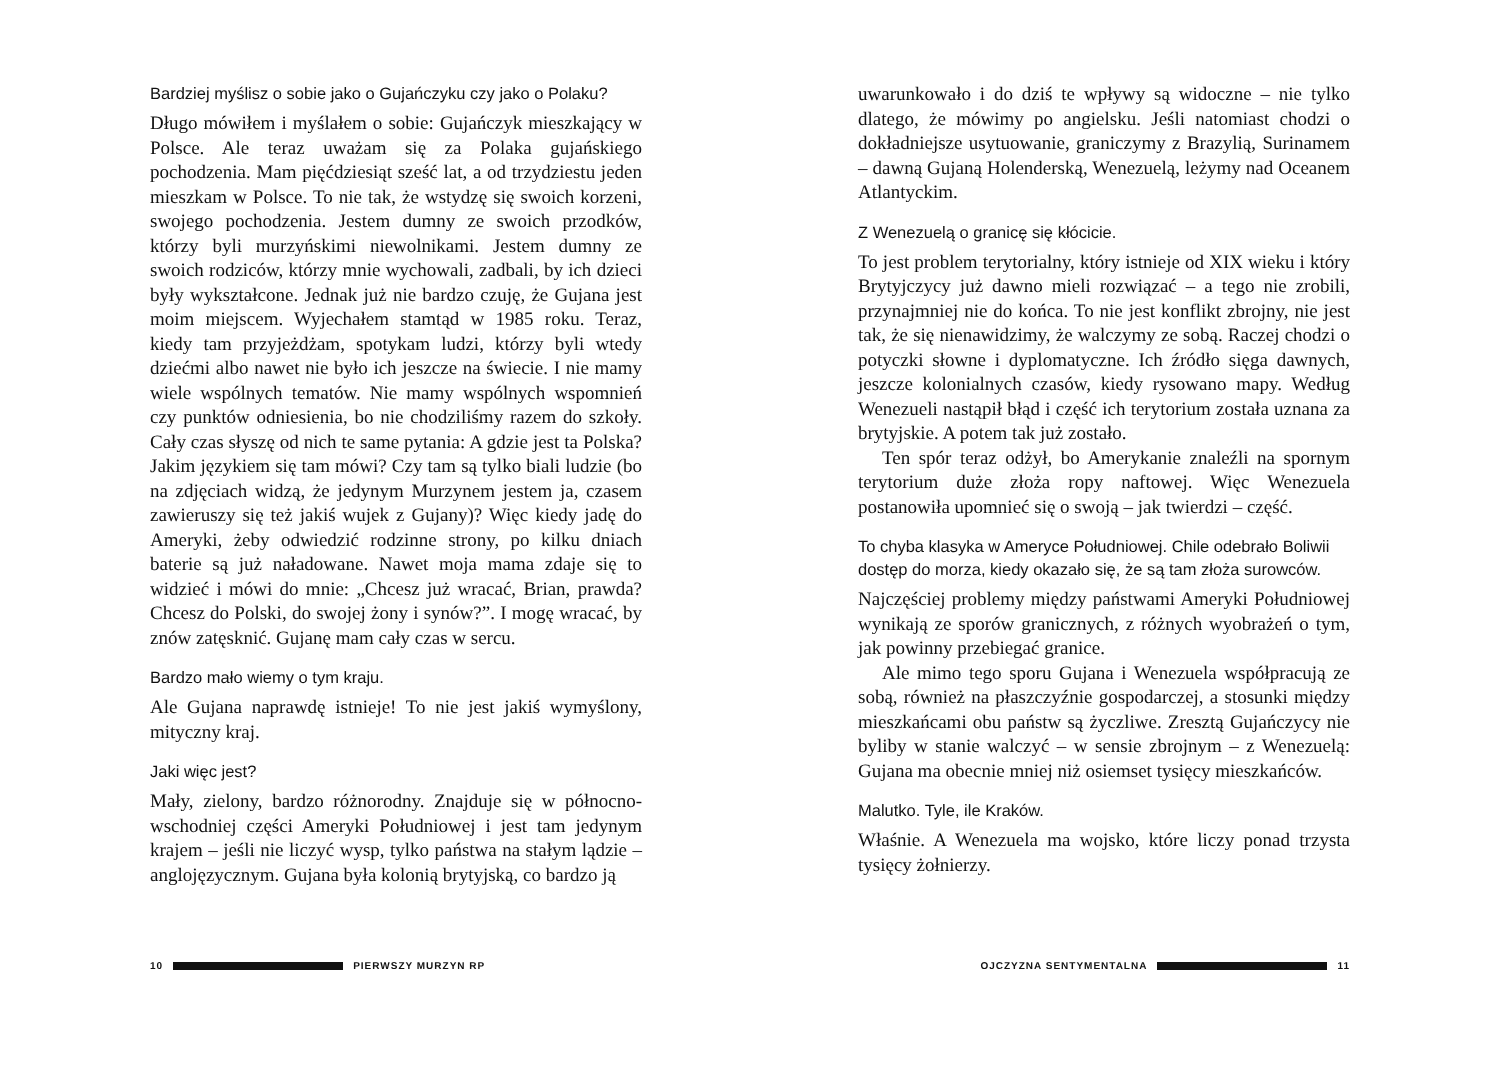Bardziej myślisz o sobie jako o Gujańczyku czy jako o Polaku?
Długo mówiłem i myślałem o sobie: Gujańczyk mieszkający w Polsce. Ale teraz uważam się za Polaka gujańskiego pochodzenia. Mam pięćdziesiąt sześć lat, a od trzydziestu jeden mieszkam w Polsce. To nie tak, że wstydzę się swoich korzeni, swojego pochodzenia. Jestem dumny ze swoich przodków, którzy byli murzyńskimi niewolnikami. Jestem dumny ze swoich rodziców, którzy mnie wychowali, zadbali, by ich dzieci były wykształcone. Jednak już nie bardzo czuję, że Gujana jest moim miejscem. Wyjechałem stamtąd w 1985 roku. Teraz, kiedy tam przyjeżdżam, spotykam ludzi, którzy byli wtedy dziećmi albo nawet nie było ich jeszcze na świecie. I nie mamy wiele wspólnych tematów. Nie mamy wspólnych wspomnień czy punktów odniesienia, bo nie chodziliśmy razem do szkoły. Cały czas słyszę od nich te same pytania: A gdzie jest ta Polska? Jakim językiem się tam mówi? Czy tam są tylko biali ludzie (bo na zdjęciach widzą, że jedynym Murzynem jestem ja, czasem zawieruszy się też jakiś wujek z Gujany)? Więc kiedy jadę do Ameryki, żeby odwiedzić rodzinne strony, po kilku dniach baterie są już naładowane. Nawet moja mama zdaje się to widzieć i mówi do mnie: „Chcesz już wracać, Brian, prawda? Chcesz do Polski, do swojej żony i synów?”. I mogę wracać, by znów zatęsknić. Gujanę mam cały czas w sercu.
Bardzo mało wiemy o tym kraju.
Ale Gujana naprawdę istnieje! To nie jest jakiś wymyślony, mityczny kraj.
Jaki więc jest?
Mały, zielony, bardzo różnorodny. Znajduje się w północno-wschodniej części Ameryki Południowej i jest tam jedynym krajem – jeśli nie liczyć wysp, tylko państwa na stałym lądzie – anglojęzycznym. Gujana była kolonią brytyjską, co bardzo ją
10 PIERWSZY MURZYN RP
uwarunkowało i do dziś te wpływy są widoczne – nie tylko dlatego, że mówimy po angielsku. Jeśli natomiast chodzi o dokładniejsze usytuowanie, graniczymy z Brazylią, Surinamem – dawną Gujaną Holenderską, Wenezuelą, leżymy nad Oceanem Atlantyckim.
Z Wenezuelą o granicę się kłócicie.
To jest problem terytorialny, który istnieje od XIX wieku i który Brytyjczycy już dawno mieli rozwiązać – a tego nie zrobili, przynajmniej nie do końca. To nie jest konflikt zbrojny, nie jest tak, że się nienawidzimy, że walczymy ze sobą. Raczej chodzi o potyczki słowne i dyplomatyczne. Ich źródło sięga dawnych, jeszcze kolonialnych czasów, kiedy rysowano mapy. Według Wenezueli nastąpił błąd i część ich terytorium została uznana za brytyjskie. A potem tak już zostało.
Ten spór teraz odżył, bo Amerykanie znaleźli na spornym terytorium duże złoża ropy naftowej. Więc Wenezuela postanowiła upomnieć się o swoją – jak twierdzi – część.
To chyba klasyka w Ameryce Południowej. Chile odebrało Boliwii dostęp do morza, kiedy okazało się, że są tam złoża surowców.
Najczęściej problemy między państwami Ameryki Południowej wynikają ze sporów granicznych, z różnych wyobrażeń o tym, jak powinny przebiegać granice.
Ale mimo tego sporu Gujana i Wenezuela współpracują ze sobą, również na płaszczyźnie gospodarczej, a stosunki między mieszkańcami obu państw są życzliwe. Zresztą Gujańczycy nie byliby w stanie walczyć – w sensie zbrojnym – z Wenezuelą: Gujana ma obecnie mniej niż osiemset tysięcy mieszkańców.
Malutko. Tyle, ile Kraków.
Właśnie. A Wenezuela ma wojsko, które liczy ponad trzysta tysięcy żołnierzy.
OJCZYZNA SENTYMENTALNA 11